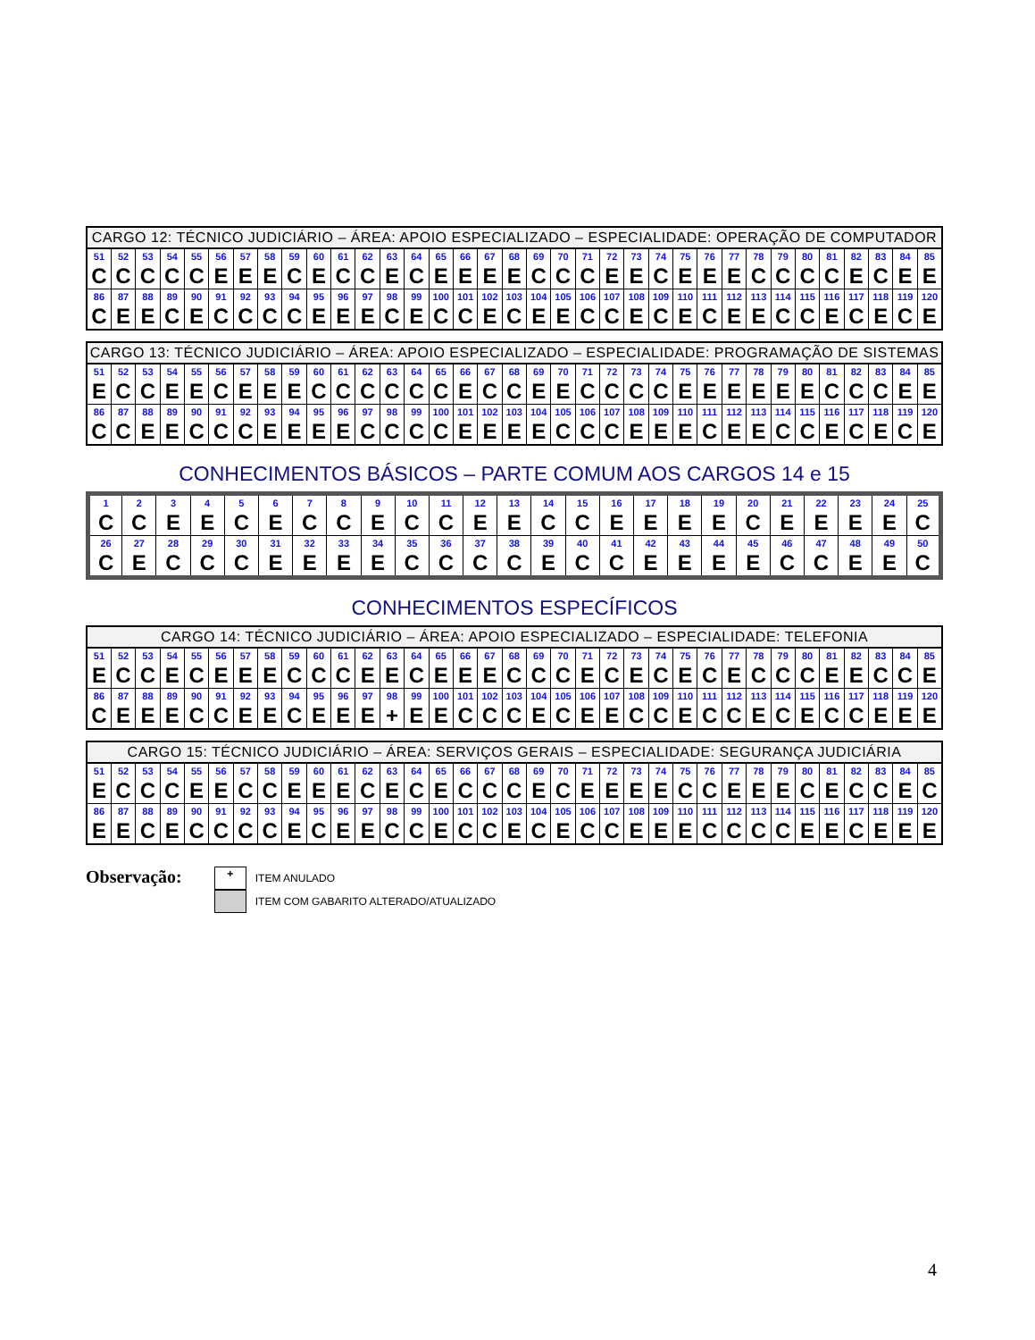| CARGO 12: TÉCNICO JUDICIÁRIO – ÁREA: APOIO ESPECIALIZADO – ESPECIALIDADE: OPERAÇÃO DE COMPUTADOR | | | | | | | | | | | | | | | | | | | | | | | | | | | | | | | | | | |
| --- | --- | --- | --- | --- | --- | --- | --- | --- | --- | --- | --- | --- | --- | --- | --- | --- | --- | --- | --- | --- | --- | --- | --- | --- | --- | --- | --- | --- | --- | --- | --- | --- | --- | --- |
| 51 | 52 | 53 | 54 | 55 | 56 | 57 | 58 | 59 | 60 | 61 | 62 | 63 | 64 | 65 | 66 | 67 | 68 | 69 | 70 | 71 | 72 | 73 | 74 | 75 | 76 | 77 | 78 | 79 | 80 | 81 | 82 | 83 | 84 | 85 |
| C | C | C | C | C | E | E | E | C | E | C | C | E | C | E | E | E | E | C | C | C | E | E | C | E | E | E | C | C | C | C | E | C | E | E |
| 86 | 87 | 88 | 89 | 90 | 91 | 92 | 93 | 94 | 95 | 96 | 97 | 98 | 99 | 100 | 101 | 102 | 103 | 104 | 105 | 106 | 107 | 108 | 109 | 110 | 111 | 112 | 113 | 114 | 115 | 116 | 117 | 118 | 119 | 120 |
| C | E | E | C | E | C | C | C | C | E | E | E | C | E | C | C | E | C | E | E | C | C | E | C | E | C | E | E | C | C | E | C | E | C | E |
| CARGO 13: TÉCNICO JUDICIÁRIO – ÁREA: APOIO ESPECIALIZADO – ESPECIALIDADE: PROGRAMAÇÃO DE SISTEMAS | | | | | | | | | | | | | | | | | | | | | | | | | | | | | | | | | | |
| --- | --- | --- | --- | --- | --- | --- | --- | --- | --- | --- | --- | --- | --- | --- | --- | --- | --- | --- | --- | --- | --- | --- | --- | --- | --- | --- | --- | --- | --- | --- | --- | --- | --- | --- |
| 51 | 52 | 53 | 54 | 55 | 56 | 57 | 58 | 59 | 60 | 61 | 62 | 63 | 64 | 65 | 66 | 67 | 68 | 69 | 70 | 71 | 72 | 73 | 74 | 75 | 76 | 77 | 78 | 79 | 80 | 81 | 82 | 83 | 84 | 85 |
| E | C | C | E | E | C | E | E | E | C | C | C | C | C | C | E | C | C | E | E | C | C | C | C | E | E | E | E | E | E | C | C | C | E | E |
| 86 | 87 | 88 | 89 | 90 | 91 | 92 | 93 | 94 | 95 | 96 | 97 | 98 | 99 | 100 | 101 | 102 | 103 | 104 | 105 | 106 | 107 | 108 | 109 | 110 | 111 | 112 | 113 | 114 | 115 | 116 | 117 | 118 | 119 | 120 |
| C | C | E | E | C | C | C | E | E | E | E | C | C | C | C | E | E | E | E | C | C | C | E | E | E | C | E | E | C | C | E | C | E | C | E |
CONHECIMENTOS BÁSICOS – PARTE COMUM AOS CARGOS 14 e 15
| 1 | 2 | 3 | 4 | 5 | 6 | 7 | 8 | 9 | 10 | 11 | 12 | 13 | 14 | 15 | 16 | 17 | 18 | 19 | 20 | 21 | 22 | 23 | 24 | 25 |
| C | C | E | E | C | E | C | C | E | C | C | E | E | C | C | E | E | E | E | C | E | E | E | E | C |
| 26 | 27 | 28 | 29 | 30 | 31 | 32 | 33 | 34 | 35 | 36 | 37 | 38 | 39 | 40 | 41 | 42 | 43 | 44 | 45 | 46 | 47 | 48 | 49 | 50 |
| C | E | C | C | C | E | E | E | E | C | C | C | C | E | C | C | E | E | E | E | C | C | E | E | C |
CONHECIMENTOS ESPECÍFICOS
| CARGO 14: TÉCNICO JUDICIÁRIO – ÁREA: APOIO ESPECIALIZADO – ESPECIALIDADE: TELEFONIA | | | | | | | | | | | | | | | | | | | | | | | | | | | | | | | | | | |
| --- | --- | --- | --- | --- | --- | --- | --- | --- | --- | --- | --- | --- | --- | --- | --- | --- | --- | --- | --- | --- | --- | --- | --- | --- | --- | --- | --- | --- | --- | --- | --- | --- | --- | --- |
| 51 | 52 | 53 | 54 | 55 | 56 | 57 | 58 | 59 | 60 | 61 | 62 | 63 | 64 | 65 | 66 | 67 | 68 | 69 | 70 | 71 | 72 | 73 | 74 | 75 | 76 | 77 | 78 | 79 | 80 | 81 | 82 | 83 | 84 | 85 |
| E | C | C | E | C | E | E | E | C | C | C | E | E | C | E | E | E | C | C | C | E | C | E | C | E | C | E | C | C | C | E | E | C | C | E |
| 86 | 87 | 88 | 89 | 90 | 91 | 92 | 93 | 94 | 95 | 96 | 97 | 98 | 99 | 100 | 101 | 102 | 103 | 104 | 105 | 106 | 107 | 108 | 109 | 110 | 111 | 112 | 113 | 114 | 115 | 116 | 117 | 118 | 119 | 120 |
| C | E | E | E | C | C | E | E | C | E | E | E | + | E | E | C | C | C | E | C | E | E | C | C | E | C | C | E | C | E | C | C | E | E | E |
| CARGO 15: TÉCNICO JUDICIÁRIO – ÁREA: SERVIÇOS GERAIS – ESPECIALIDADE: SEGURANÇA JUDICIÁRIA | | | | | | | | | | | | | | | | | | | | | | | | | | | | | | | | | | |
| --- | --- | --- | --- | --- | --- | --- | --- | --- | --- | --- | --- | --- | --- | --- | --- | --- | --- | --- | --- | --- | --- | --- | --- | --- | --- | --- | --- | --- | --- | --- | --- | --- | --- | --- |
| 51 | 52 | 53 | 54 | 55 | 56 | 57 | 58 | 59 | 60 | 61 | 62 | 63 | 64 | 65 | 66 | 67 | 68 | 69 | 70 | 71 | 72 | 73 | 74 | 75 | 76 | 77 | 78 | 79 | 80 | 81 | 82 | 83 | 84 | 85 |
| E | C | C | C | E | E | C | C | E | E | E | C | E | C | E | C | C | C | E | C | E | E | E | E | C | C | E | E | E | C | E | C | C | E | C |
| 86 | 87 | 88 | 89 | 90 | 91 | 92 | 93 | 94 | 95 | 96 | 97 | 98 | 99 | 100 | 101 | 102 | 103 | 104 | 105 | 106 | 107 | 108 | 109 | 110 | 111 | 112 | 113 | 114 | 115 | 116 | 117 | 118 | 119 | 120 |
| E | E | C | E | C | C | C | C | E | C | E | E | C | C | E | C | C | E | C | E | C | C | E | E | E | C | C | C | C | E | E | C | E | E | E |
Observação:
+ ITEM ANULADO
ITEM COM GABARITO ALTERADO/ATUALIZADO
4